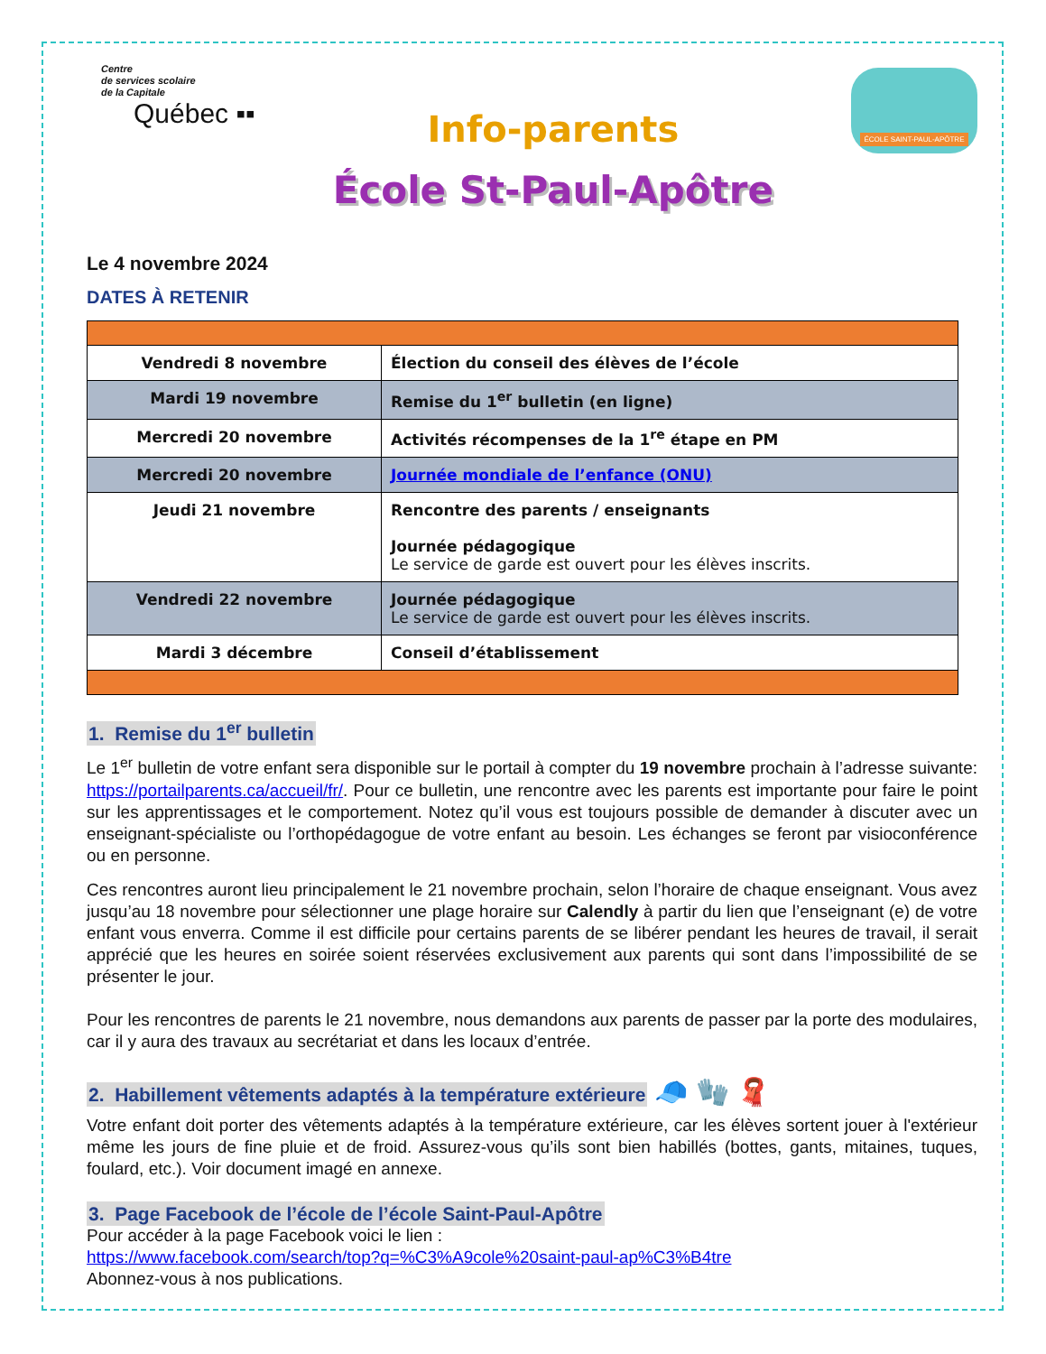Centre
de services scolaire
de la Capitale
Québec ▪▪
Info-parents
École St-Paul-Apôtre
ÉCOLE SAINT-PAUL-APÔTRE
Le 4 novembre 2024
DATES À RETENIR
| Vendredi 8 novembre | Élection du conseil des élèves de l’école |
| Mardi 19 novembre | Remise du 1<sup>er</sup> bulletin (en ligne) |
| Mercredi 20 novembre | Activités récompenses de la 1<sup>re</sup> étape en PM |
| Mercredi 20 novembre | Journée mondiale de l’enfance (ONU) |
| Jeudi 21 novembre | Rencontre des parents / enseignants Journée pédagogique Le service de garde est ouvert pour les élèves inscrits. |
| Vendredi 22 novembre | Journée pédagogique Le service de garde est ouvert pour les élèves inscrits. |
| Mardi 3 décembre | Conseil d’établissement |
1. Remise du 1<sup>er</sup> bulletin
Le 1<sup>er</sup> bulletin de votre enfant sera disponible sur le portail à compter du 19 novembre prochain à l’adresse suivante: https://portailparents.ca/accueil/fr/. Pour ce bulletin, une rencontre avec les parents est importante pour faire le point sur les apprentissages et le comportement. Notez qu’il vous est toujours possible de demander à discuter avec un enseignant-spécialiste ou l’orthopédagogue de votre enfant au besoin. Les échanges se feront par visioconférence ou en personne.
Ces rencontres auront lieu principalement le 21 novembre prochain, selon l’horaire de chaque enseignant. Vous avez jusqu’au 18 novembre pour sélectionner une plage horaire sur Calendly à partir du lien que l’enseignant (e) de votre enfant vous enverra. Comme il est difficile pour certains parents de se libérer pendant les heures de travail, il serait apprécié que les heures en soirée soient réservées exclusivement aux parents qui sont dans l’impossibilité de se présenter le jour.
Pour les rencontres de parents le 21 novembre, nous demandons aux parents de passer par la porte des modulaires, car il y aura des travaux au secrétariat et dans les locaux d’entrée.
2. Habillement vêtements adaptés à la température extérieure 🧢 🧤 🧣
Votre enfant doit porter des vêtements adaptés à la température extérieure, car les élèves sortent jouer à l'extérieur même les jours de fine pluie et de froid. Assurez-vous qu’ils sont bien habillés (bottes, gants, mitaines, tuques, foulard, etc.). Voir document imagé en annexe.
3. Page Facebook de l’école de l’école Saint-Paul-Apôtre
Pour accéder à la page Facebook voici le lien :
https://www.facebook.com/search/top?q=%C3%A9cole%20saint-paul-ap%C3%B4tre
Abonnez-vous à nos publications.